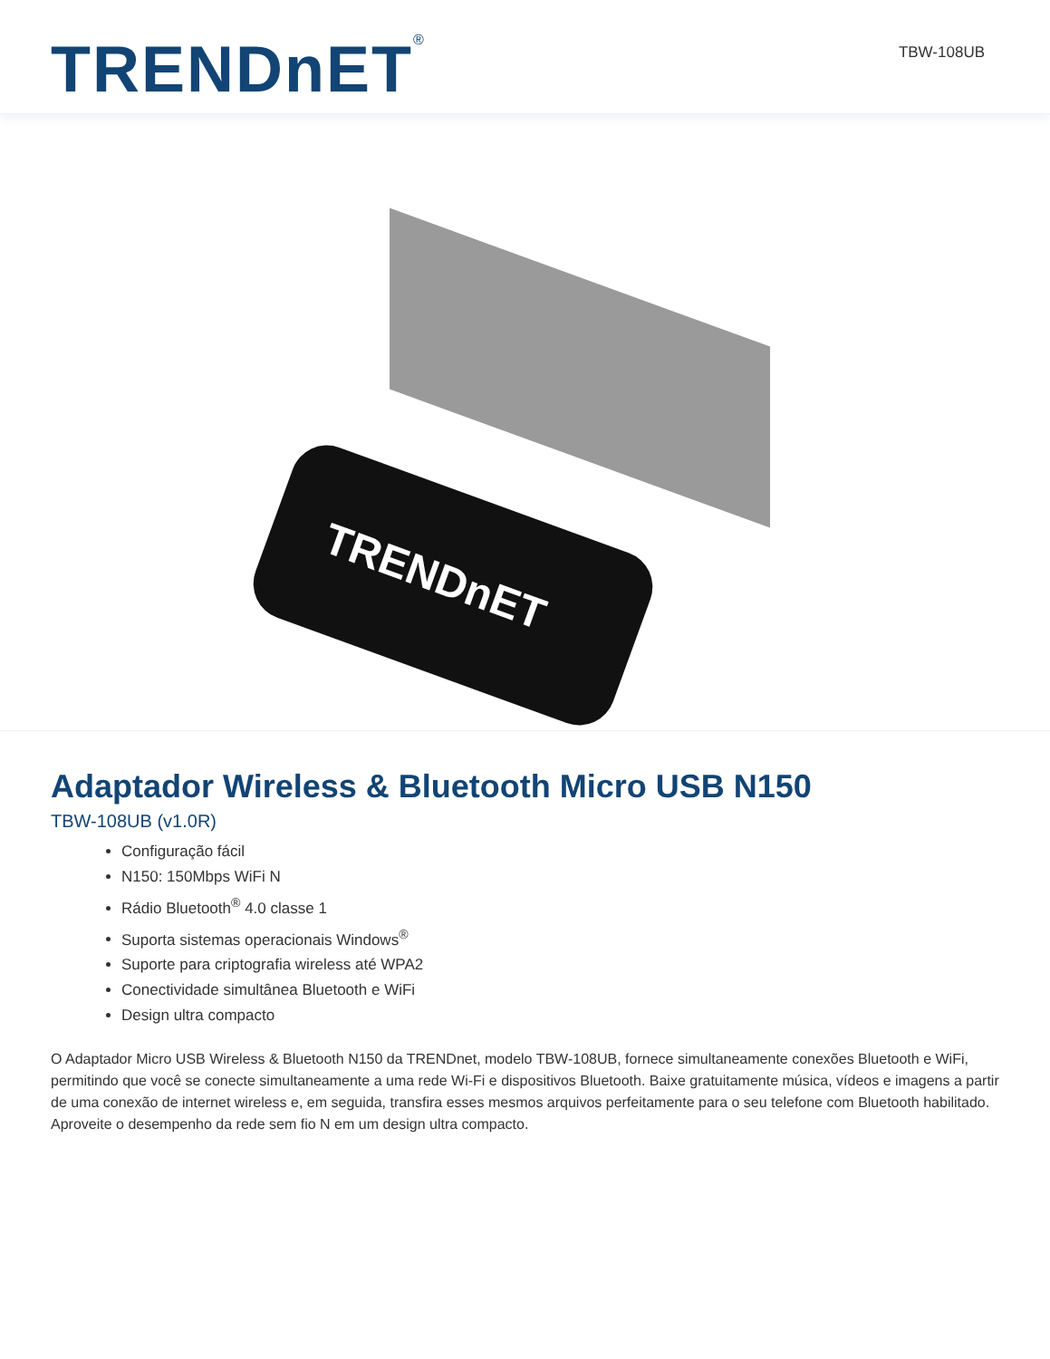TRENDnET<sup>®</sup> TBW-108UB
TRENDnET
Adaptador Wireless & Bluetooth Micro USB N150
TBW-108UB (v1.0R)
Configuração fácil
N150: 150Mbps WiFi N
Rádio Bluetooth<sup>®</sup> 4.0 classe 1
Suporta sistemas operacionais Windows<sup>®</sup>
Suporte para criptografia wireless até WPA2
Conectividade simultânea Bluetooth e WiFi
Design ultra compacto
O Adaptador Micro USB Wireless & Bluetooth N150 da TRENDnet, modelo TBW-108UB, fornece simultaneamente conexões Bluetooth e WiFi, permitindo que você se conecte simultaneamente a uma rede Wi-Fi e dispositivos Bluetooth. Baixe gratuitamente música, vídeos e imagens a partir de uma conexão de internet wireless e, em seguida, transfira esses mesmos arquivos perfeitamente para o seu telefone com Bluetooth habilitado. Aproveite o desempenho da rede sem fio N em um design ultra compacto.